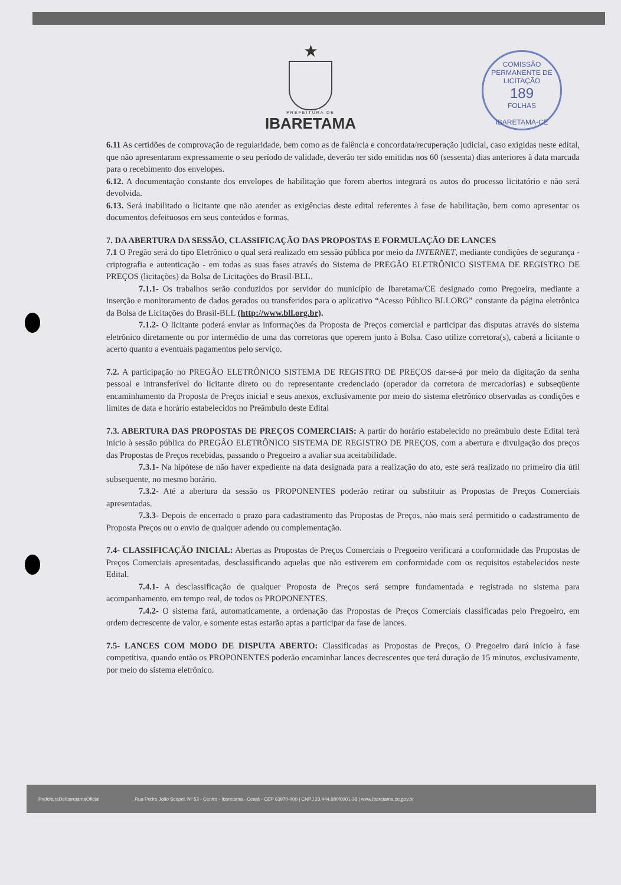COMISSÃO PERMANENTE DE LICITAÇÃO
189
FOLHAS
IBARETAMA-CE
★
PREFEITURA DE
IBARETAMA
6.11 As certidões de comprovação de regularidade, bem como as de falência e concordata/recuperação judicial, caso exigidas neste edital, que não apresentaram expressamente o seu período de validade, deverão ter sido emitidas nos 60 (sessenta) dias anteriores à data marcada para o recebimento dos envelopes.
6.12. A documentação constante dos envelopes de habilitação que forem abertos integrará os autos do processo licitatório e não será devolvida.
6.13. Será inabilitado o licitante que não atender as exigências deste edital referentes à fase de habilitação, bem como apresentar os documentos defeituosos em seus conteúdos e formas.
7. DA ABERTURA DA SESSÃO, CLASSIFICAÇÃO DAS PROPOSTAS E FORMULAÇÃO DE LANCES
7.1 O Pregão será do tipo Eletrônico o qual será realizado em sessão pública por meio da INTERNET, mediante condições de segurança - criptografia e autenticação - em todas as suas fases através do Sistema de PREGÃO ELETRÔNICO SISTEMA DE REGISTRO DE PREÇOS (licitações) da Bolsa de Licitações do Brasil-BLL.
7.1.1- Os trabalhos serão conduzidos por servidor do município de Ibaretama/CE designado como Pregoeira, mediante a inserção e monitoramento de dados gerados ou transferidos para o aplicativo “Acesso Público BLLORG” constante da página eletrônica da Bolsa de Licitações do Brasil-BLL (http://www.bll.org.br).
7.1.2- O licitante poderá enviar as informações da Proposta de Preços comercial e participar das disputas através do sistema eletrônico diretamente ou por intermédio de uma das corretoras que operem junto à Bolsa. Caso utilize corretora(s), caberá a licitante o acerto quanto a eventuais pagamentos pelo serviço.
7.2. A participação no PREGÃO ELETRÔNICO SISTEMA DE REGISTRO DE PREÇOS dar-se-á por meio da digitação da senha pessoal e intransferível do licitante direto ou do representante credenciado (operador da corretora de mercadorias) e subseqüente encaminhamento da Proposta de Preços inicial e seus anexos, exclusivamente por meio do sistema eletrônico observadas as condições e limites de data e horário estabelecidos no Preâmbulo deste Edital
7.3. ABERTURA DAS PROPOSTAS DE PREÇOS COMERCIAIS: A partir do horário estabelecido no preâmbulo deste Edital terá início à sessão pública do PREGÃO ELETRÔNICO SISTEMA DE REGISTRO DE PREÇOS, com a abertura e divulgação dos preços das Propostas de Preços recebidas, passando o Pregoeiro a avaliar sua aceitabilidade.
7.3.1- Na hipótese de não haver expediente na data designada para a realização do ato, este será realizado no primeiro dia útil subsequente, no mesmo horário.
7.3.2- Até a abertura da sessão os PROPONENTES poderão retirar ou substituir as Propostas de Preços Comerciais apresentadas.
7.3.3- Depois de encerrado o prazo para cadastramento das Propostas de Preços, não mais será permitido o cadastramento de Proposta Preços ou o envio de qualquer adendo ou complementação.
7.4- CLASSIFICAÇÃO INICIAL: Abertas as Propostas de Preços Comerciais o Pregoeiro verificará a conformidade das Propostas de Preços Comerciais apresentadas, desclassificando aquelas que não estiverem em conformidade com os requisitos estabelecidos neste Edital.
7.4.1- A desclassificação de qualquer Proposta de Preços será sempre fundamentada e registrada no sistema para acompanhamento, em tempo real, de todos os PROPONENTES.
7.4.2- O sistema fará, automaticamente, a ordenação das Propostas de Preços Comerciais classificadas pelo Pregoeiro, em ordem decrescente de valor, e somente estas estarão aptas a participar da fase de lances.
7.5- LANCES COM MODO DE DISPUTA ABERTO: Classificadas as Propostas de Preços, O Pregoeiro dará início à fase competitiva, quando então os PROPONENTES poderão encaminhar lances decrescentes que terá duração de 15 minutos, exclusivamente, por meio do sistema eletrônico.
PrefeituraDeIbaretamaOficial Rua Pedro João Scopel, Nº 53 - Centro - Ibaretama - Ceará - CEP 63970-000 | CNPJ 23.444.680/0001-38 | www.ibaretama.ce.gov.br